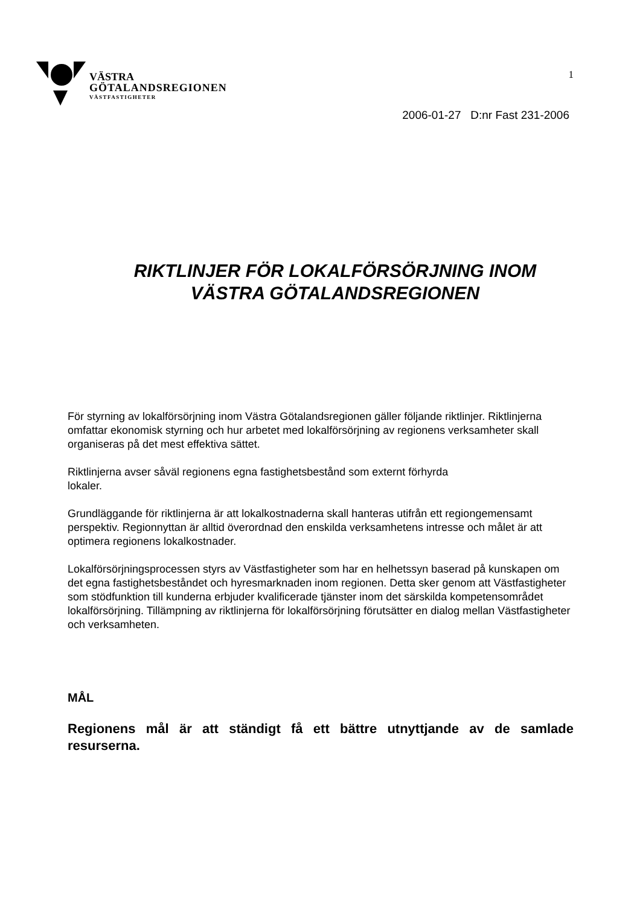VÄSTRA
GÖTALANDSREGIONEN
VÄSTFASTIGHETER
1
2006-01-27 D:nr Fast 231-2006
RIKTLINJER FÖR LOKALFÖRSÖRJNING INOM
VÄSTRA GÖTALANDSREGIONEN
För styrning av lokalförsörjning inom Västra Götalandsregionen gäller följande riktlinjer. Riktlinjerna omfattar ekonomisk styrning och hur arbetet med lokalförsörjning av regionens verksamheter skall organiseras på det mest effektiva sättet.
Riktlinjerna avser såväl regionens egna fastighetsbestånd som externt förhyrda
lokaler.
Grundläggande för riktlinjerna är att lokalkostnaderna skall hanteras utifrån ett regiongemensamt perspektiv. Regionnyttan är alltid överordnad den enskilda verksamhetens intresse och målet är att optimera regionens lokalkostnader.
Lokalförsörjningsprocessen styrs av Västfastigheter som har en helhetssyn baserad på kunskapen om det egna fastighetsbeståndet och hyresmarknaden inom regionen. Detta sker genom att Västfastigheter som stödfunktion till kunderna erbjuder kvalificerade tjänster inom det särskilda kompetensområdet lokalförsörjning. Tillämpning av riktlinjerna för lokalförsörjning förutsätter en dialog mellan Västfastigheter och verksamheten.
MÅL
Regionens mål är att ständigt få ett bättre utnyttjande av de samlade resurserna.